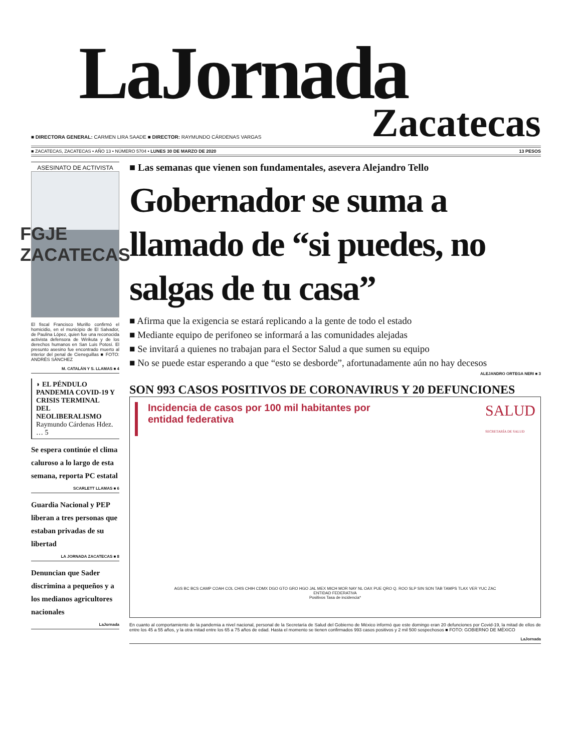LaJornada
Zacatecas
■ DIRECTORA GENERAL: CARMEN LIRA SAADE ■ DIRECTOR: RAYMUNDO CÁRDENAS VARGAS
■ ZACATECAS, ZACATECAS • AÑO 13 • NÚMERO 5704 • LUNES 30 DE MARZO DE 2020 13 PESOS
ASESINATO DE ACTIVISTA
FGJE
ZACATECAS
El fiscal Francisco Murillo confirmó el homicidio, en el municipio de El Salvador, de Paulina López, quien fue una reconocida activista defensora de Wirikuta y de los derechos humanos en San Luis Potosí. El presunto asesino fue encontrado muerto al interior del penal de Cieneguillas ■ FOTO: ANDRÉS SÁNCHEZ
M. CATALÁN Y S. LLAMAS ■ 4
◗ EL PÉNDULO
PANDEMIA COVID-19 Y CRISIS TERMINAL DEL NEOLIBERALISMO
Raymundo Cárdenas Hdez. … 5
Se espera continúe el clima caluroso a lo largo de esta semana, reporta PC estatal
SCARLETT LLAMAS ■ 6
Guardia Nacional y PEP liberan a tres personas que estaban privadas de su libertad
LA JORNADA ZACATECAS ■ 8
Denuncian que Sader discrimina a pequeños y a los medianos agricultores nacionales
LaJornada
■ Las semanas que vienen son fundamentales, asevera Alejandro Tello
Gobernador se suma a llamado de “si puedes, no salgas de tu casa”
■ Afirma que la exigencia se estará replicando a la gente de todo el estado
■ Mediante equipo de perifoneo se informará a las comunidades alejadas
■ Se invitará a quienes no trabajan para el Sector Salud a que sumen su equipo
■ No se puede estar esperando a que “esto se desborde”, afortunadamente aún no hay decesos
ALEJANDRO ORTEGA NERI ■ 3
SON 993 CASOS POSITIVOS DE CORONAVIRUS Y 20 DEFUNCIONES
Incidencia de casos por 100 mil habitantes por
entidad federativa
SALUD
SECRETARÍA DE SALUD
AGS BC BCS CAMP COAH COL CHIS CHIH CDMX DGO GTO GRO HGO JAL MEX MICH MOR NAY NL OAX PUE QRO Q. ROO SLP SIN SON TAB TAMPS TLAX VER YUC ZAC
ENTIDAD FEDERATIVA
Positivos Tasa de incidencia*
En cuanto al comportamiento de la pandemia a nivel nacional, personal de la Secretaría de Salud del Gobierno de México informó que este domingo eran 20 defunciones por Covid-19, la mitad de ellos de entre los 45 a 55 años, y la otra mitad entre los 65 a 75 años de edad. Hasta el momento se tienen confirmados 993 casos positivos y 2 mil 500 sospechosos ■ FOTO: GOBIERNO DE MÉXICO
LaJornada